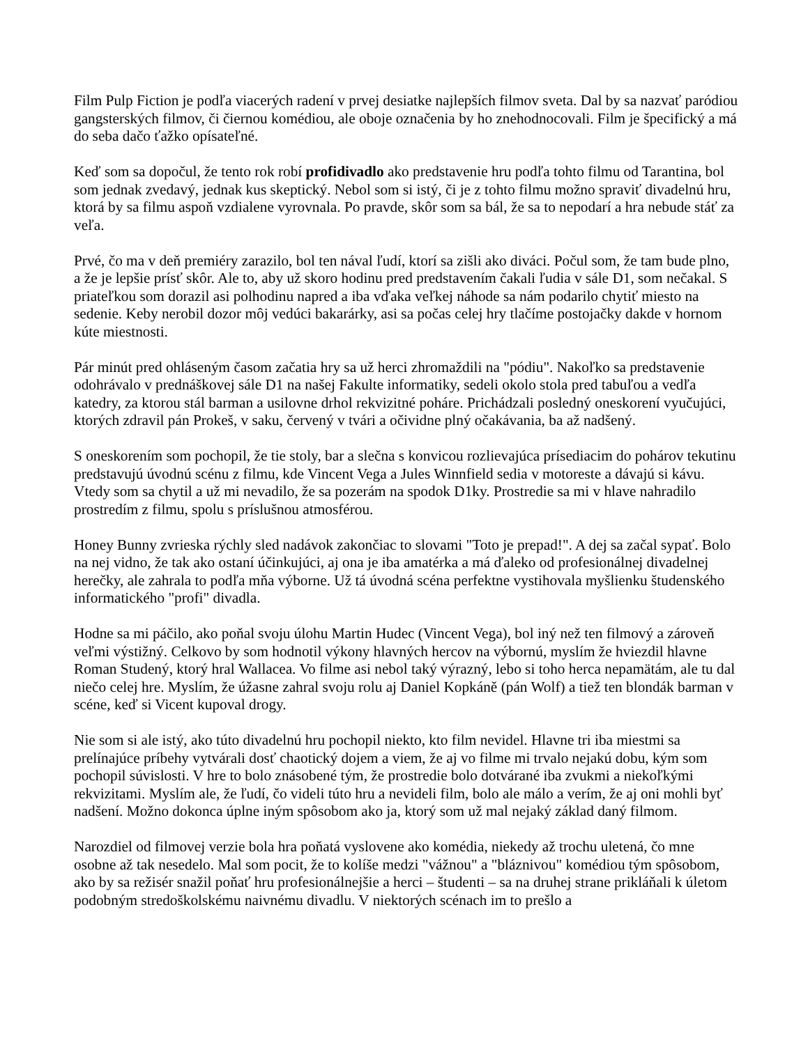Film Pulp Fiction je podľa viacerých radení v prvej desiatke najlepších filmov sveta. Dal by sa nazvať paródiou gangsterských filmov, či čiernou komédiou, ale oboje označenia by ho znehodnocovali. Film je špecifický a má do seba dačo ťažko opísateľné.
Keď som sa dopočul, že tento rok robí profidivadlo ako predstavenie hru podľa tohto filmu od Tarantina, bol som jednak zvedavý, jednak kus skeptický. Nebol som si istý, či je z tohto filmu možno spraviť divadelnú hru, ktorá by sa filmu aspoň vzdialene vyrovnala. Po pravde, skôr som sa bál, že sa to nepodarí a hra nebude stáť za veľa.
Prvé, čo ma v deň premiéry zarazilo, bol ten nával ľudí, ktorí sa zišli ako diváci. Počul som, že tam bude plno, a že je lepšie prísť skôr. Ale to, aby už skoro hodinu pred predstavením čakali ľudia v sále D1, som nečakal. S priateľkou som dorazil asi polhodinu napred a iba vďaka veľkej náhode sa nám podarilo chytiť miesto na sedenie. Keby nerobil dozor môj vedúci bakarárky, asi sa počas celej hry tlačíme postojačky dakde v hornom kúte miestnosti.
Pár minút pred ohláseným časom začatia hry sa už herci zhromaždili na "pódiu". Nakoľko sa predstavenie odohrávalo v prednáškovej sále D1 na našej Fakulte informatiky, sedeli okolo stola pred tabuľou a vedľa katedry, za ktorou stál barman a usilovne drhol rekvizitné poháre. Prichádzali posledný oneskorení vyučujúci, ktorých zdravil pán Prokeš, v saku, červený v tvári a očividne plný očakávania, ba až nadšený.
S oneskorením som pochopil, že tie stoly, bar a slečna s konvicou rozlievajúca prísediacim do pohárov tekutinu predstavujú úvodnú scénu z filmu, kde Vincent Vega a Jules Winnfield sedia v motoreste a dávajú si kávu. Vtedy som sa chytil a už mi nevadilo, že sa pozerám na spodok D1ky. Prostredie sa mi v hlave nahradilo prostredím z filmu, spolu s príslušnou atmosférou.
Honey Bunny zvrieska rýchly sled nadávok zakončiac to slovami "Toto je prepad!". A dej sa začal sypať. Bolo na nej vidno, že tak ako ostaní účinkujúci, aj ona je iba amatérka a má ďaleko od profesionálnej divadelnej herečky, ale zahrala to podľa mňa výborne. Už tá úvodná scéna perfektne vystihovala myšlienku študenského informatického "profi" divadla.
Hodne sa mi páčilo, ako poňal svoju úlohu Martin Hudec (Vincent Vega), bol iný než ten filmový a zároveň veľmi výstižný. Celkovo by som hodnotil výkony hlavných hercov na výbornú, myslím že hviezdil hlavne Roman Studený, ktorý hral Wallacea. Vo filme asi nebol taký výrazný, lebo si toho herca nepamätám, ale tu dal niečo celej hre. Myslím, že úžasne zahral svoju rolu aj Daniel Kopkáně (pán Wolf) a tiež ten blondák barman v scéne, keď si Vicent kupoval drogy.
Nie som si ale istý, ako túto divadelnú hru pochopil niekto, kto film nevidel. Hlavne tri iba miestmi sa prelínajúce príbehy vytvárali dosť chaotický dojem a viem, že aj vo filme mi trvalo nejakú dobu, kým som pochopil súvislosti. V hre to bolo znásobené tým, že prostredie bolo dotvárané iba zvukmi a niekoľkými rekvizitami. Myslím ale, že ľudí, čo videli túto hru a nevideli film, bolo ale málo a verím, že aj oni mohli byť nadšení. Možno dokonca úplne iným spôsobom ako ja, ktorý som už mal nejaký základ daný filmom.
Narozdiel od filmovej verzie bola hra poňatá vyslovene ako komédia, niekedy až trochu uletená, čo mne osobne až tak nesedelo. Mal som pocit, že to kolíše medzi "vážnou" a "bláznivou" komédiou tým spôsobom, ako by sa režisér snažil poňať hru profesionálnejšie a herci – študenti – sa na druhej strane prikláňali k úletom podobným stredoškolskému naivnému divadlu. V niektorých scénach im to prešlo a